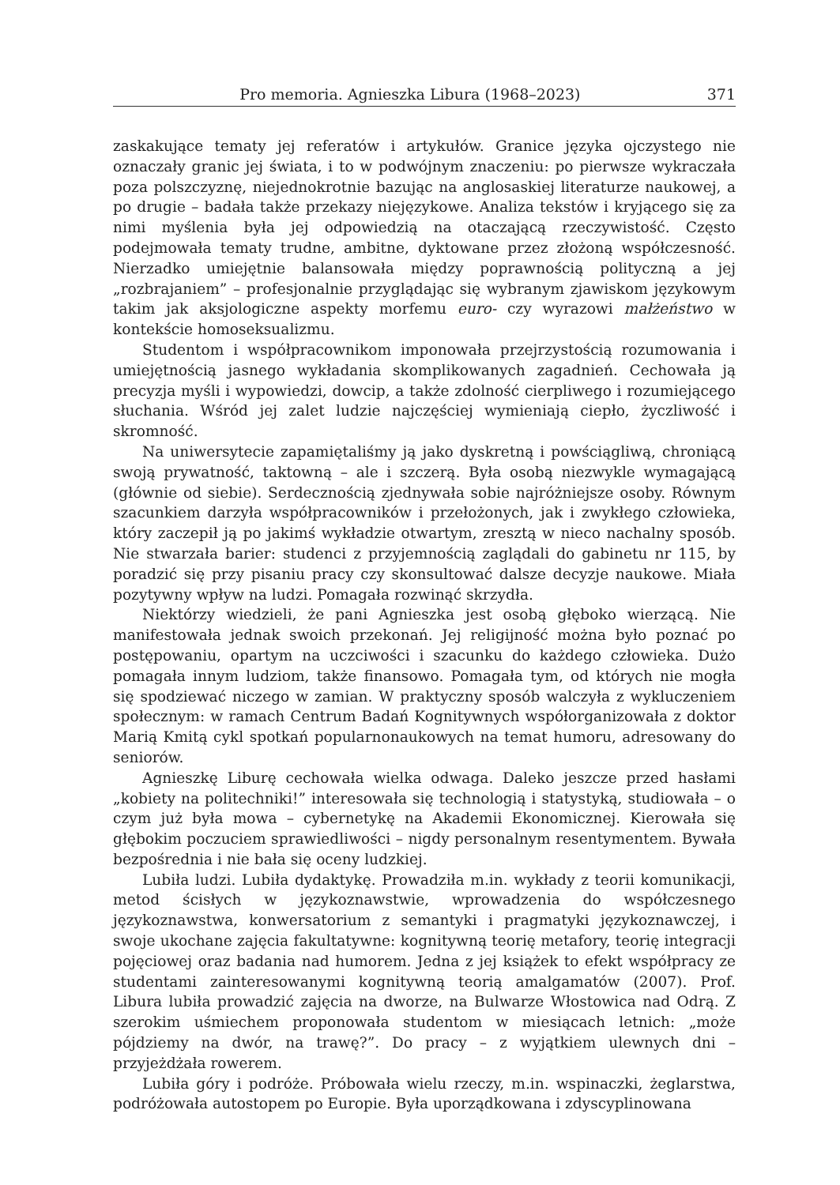Pro memoria. Agnieszka Libura (1968–2023) 371
zaskakujące tematy jej referatów i artykułów. Granice języka ojczystego nie oznaczały granic jej świata, i to w podwójnym znaczeniu: po pierwsze wykraczała poza polszczyznę, niejednokrotnie bazując na anglosaskiej literaturze naukowej, a po drugie – badała także przekazy niejęzykowe. Analiza tekstów i kryjącego się za nimi myślenia była jej odpowiedzią na otaczającą rzeczywistość. Często podejmowała tematy trudne, ambitne, dyktowane przez złożoną współczesność. Nierzadko umiejętnie balansowała między poprawnością polityczną a jej „rozbrajaniem” – profesjonalnie przyglądając się wybranym zjawiskom językowym takim jak aksjologiczne aspekty morfemu euro- czy wyrazowi małżeństwo w kontekście homoseksualizmu.
Studentom i współpracownikom imponowała przejrzystością rozumowania i umiejętnością jasnego wykładania skomplikowanych zagadnień. Cechowała ją precyzja myśli i wypowiedzi, dowcip, a także zdolność cierpliwego i rozumiejącego słuchania. Wśród jej zalet ludzie najczęściej wymieniają ciepło, życzliwość i skromność.
Na uniwersytecie zapamiętaliśmy ją jako dyskretną i powściągliwą, chroniącą swoją prywatność, taktowną – ale i szczerą. Była osobą niezwykle wymagającą (głównie od siebie). Serdecznością zjednywała sobie najróżniejsze osoby. Równym szacunkiem darzyła współpracowników i przełożonych, jak i zwykłego człowieka, który zaczepił ją po jakimś wykładzie otwartym, zresztą w nieco nachalny sposób. Nie stwarzała barier: studenci z przyjemnością zaglądali do gabinetu nr 115, by poradzić się przy pisaniu pracy czy skonsultować dalsze decyzje naukowe. Miała pozytywny wpływ na ludzi. Pomagała rozwinąć skrzydła.
Niektórzy wiedzieli, że pani Agnieszka jest osobą głęboko wierzącą. Nie manifestowała jednak swoich przekonań. Jej religijność można było poznać po postępowaniu, opartym na uczciwości i szacunku do każdego człowieka. Dużo pomagała innym ludziom, także finansowo. Pomagała tym, od których nie mogła się spodziewać niczego w zamian. W praktyczny sposób walczyła z wykluczeniem społecznym: w ramach Centrum Badań Kognitywnych współorganizowała z doktor Marią Kmitą cykl spotkań popularnonaukowych na temat humoru, adresowany do seniorów.
Agnieszkę Liburę cechowała wielka odwaga. Daleko jeszcze przed hasłami „kobiety na politechniki!” interesowała się technologią i statystyką, studiowała – o czym już była mowa – cybernetykę na Akademii Ekonomicznej. Kierowała się głębokim poczuciem sprawiedliwości – nigdy personalnym resentymentem. Bywała bezpośrednia i nie bała się oceny ludzkiej.
Lubiła ludzi. Lubiła dydaktykę. Prowadziła m.in. wykłady z teorii komunikacji, metod ścisłych w językoznawstwie, wprowadzenia do współczesnego językoznawstwa, konwersatorium z semantyki i pragmatyki językoznawczej, i swoje ukochane zajęcia fakultatywne: kognitywną teorię metafory, teorię integracji pojęciowej oraz badania nad humorem. Jedna z jej książek to efekt współpracy ze studentami zainteresowanymi kognitywną teorią amalgamatów (2007). Prof. Libura lubiła prowadzić zajęcia na dworze, na Bulwarze Włostowica nad Odrą. Z szerokim uśmiechem proponowała studentom w miesiącach letnich: „może pójdziemy na dwór, na trawę?”. Do pracy – z wyjątkiem ulewnych dni – przyjeżdżała rowerem.
Lubiła góry i podróże. Próbowała wielu rzeczy, m.in. wspinaczki, żeglarstwa, podróżowała autostopem po Europie. Była uporządkowana i zdyscyplinowana